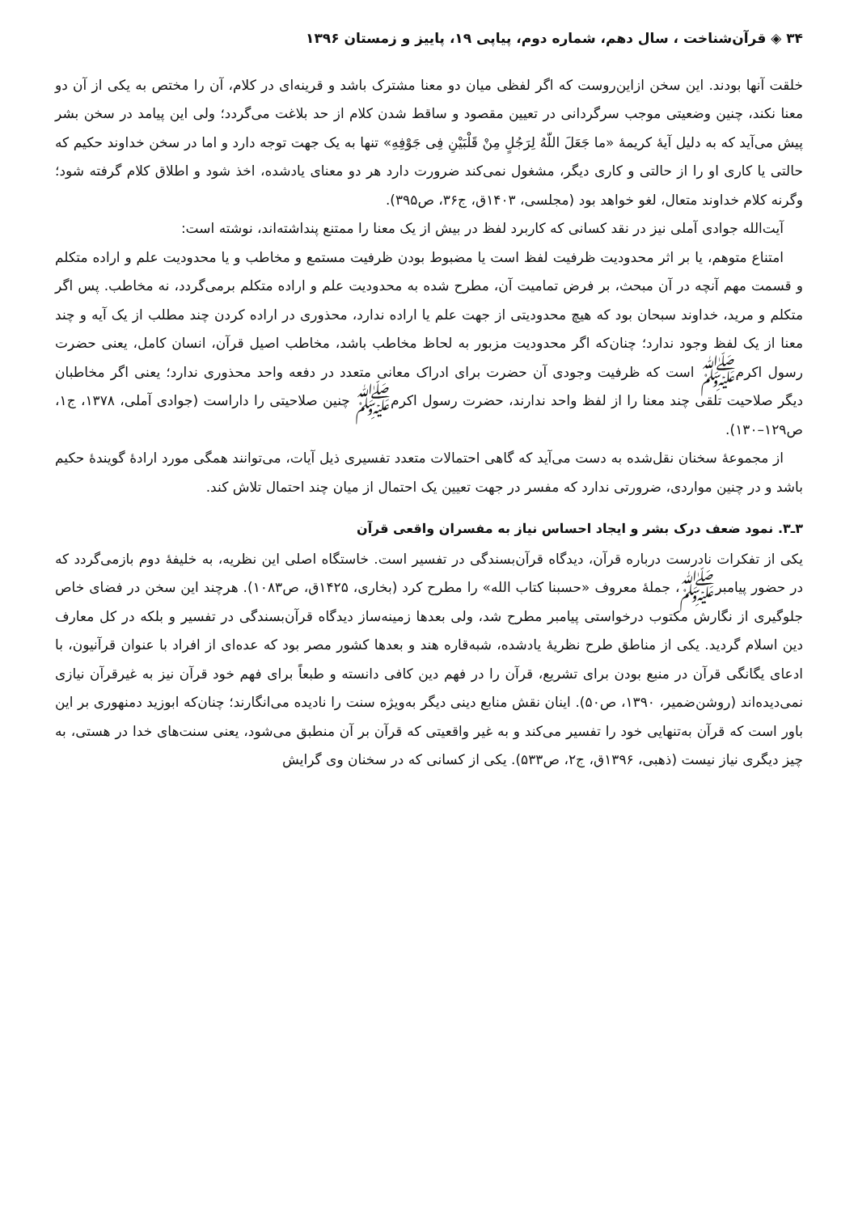۳۴ ◈ قرآن‌شناخت ، سال دهم، شماره دوم، پیاپی ۱۹، پاییز و زمستان ۱۳۹۶
خلقت آنها بودند. این سخن ازاین‌روست که اگر لفظی میان دو معنا مشترک باشد و قرینه‌ای در کلام، آن را مختص به یکی از آن دو معنا نکند، چنین وضعیتی موجب سرگردانی در تعیین مقصود و ساقط شدن کلام از حد بلاغت می‌گردد؛ ولی این پیامد در سخن بشر پیش می‌آید که به دلیل آیهٔ کریمهٔ «ما جَعَلَ اللّهُ لِرَجُلٍ مِنْ قَلْبَیْنِ فِی جَوْفِهِ» تنها به یک جهت توجه دارد و اما در سخن خداوند حکیم که حالتی یا کاری او را از حالتی و کاری دیگر، مشغول نمی‌کند ضرورت دارد هر دو معنای یادشده، اخذ شود و اطلاق کلام گرفته شود؛ وگرنه کلام خداوند متعال، لغو خواهد بود (مجلسی، ۱۴۰۳ق، ج۳۶، ص۳۹۵).
آیت‌الله جوادی آملی نیز در نقد کسانی که کاربرد لفظ در بیش از یک معنا را ممتنع پنداشته‌اند، نوشته است:
امتناع متوهم، یا بر اثر محدودیت ظرفیت لفظ است یا مضبوط بودن ظرفیت مستمع و مخاطب و یا محدودیت علم و اراده متکلم و قسمت مهم آنچه در آن مبحث، بر فرض تمامیت آن، مطرح شده به محدودیت علم و اراده متکلم برمی‌گردد، نه مخاطب. پس اگر متکلم و مرید، خداوند سبحان بود که هیچ محدودیتی از جهت علم یا اراده ندارد، محذوری در اراده کردن چند مطلب از یک آیه و چند معنا از یک لفظ وجود ندارد؛ چنان‌که اگر محدودیت مزبور به لحاظ مخاطب باشد، مخاطب اصیل قرآن، انسان کامل، یعنی حضرت رسول اکرمﷺ است که ظرفیت وجودی آن حضرت برای ادراک معانی متعدد در دفعه واحد محذوری ندارد؛ یعنی اگر مخاطبان دیگر صلاحیت تلقی چند معنا را از لفظ واحد ندارند، حضرت رسول اکرمﷺ چنین صلاحیتی را داراست (جوادی آملی، ۱۳۷۸، ج۱، ص۱۲۹–۱۳۰).
از مجموعهٔ سخنان نقل‌شده به دست می‌آید که گاهی احتمالات متعدد تفسیری ذیل آیات، می‌توانند همگی مورد ارادهٔ گویندهٔ حکیم باشد و در چنین مواردی، ضرورتی ندارد که مفسر در جهت تعیین یک احتمال از میان چند احتمال تلاش کند.
۳ـ۳. نمود ضعف درک بشر و ایجاد احساس نیاز به مفسران واقعی قرآن
یکی از تفکرات نادرست درباره قرآن، دیدگاه قرآن‌بسندگی در تفسیر است. خاستگاه اصلی این نظریه، به خلیفهٔ دوم بازمی‌گردد که در حضور پیامبرﷺ، جملهٔ معروف «حسبنا کتاب الله» را مطرح کرد (بخاری، ۱۴۲۵ق، ص۱۰۸۳). هرچند این سخن در فضای خاص جلوگیری از نگارش مکتوب درخواستی پیامبر مطرح شد، ولی بعدها زمینه‌ساز دیدگاه قرآن‌بسندگی در تفسیر و بلکه در کل معارف دین اسلام گردید. یکی از مناطق طرح نظریهٔ یادشده، شبه‌قاره هند و بعدها کشور مصر بود که عده‌ای از افراد با عنوان قرآنیون، با ادعای یگانگی قرآن در منبع بودن برای تشریع، قرآن را در فهم دین کافی دانسته و طبعاً برای فهم خود قرآن نیز به غیرقرآن نیازی نمی‌دیده‌اند (روشن‌ضمیر، ۱۳۹۰، ص۵۰). اینان نقش منابع دینی دیگر به‌ویژه سنت را نادیده می‌انگارند؛ چنان‌که ابوزید دمنهوری بر این باور است که قرآن به‌تنهایی خود را تفسیر می‌کند و به غیر واقعیتی که قرآن بر آن منطبق می‌شود، یعنی سنت‌های خدا در هستی، به چیز دیگری نیاز نیست (ذهبی، ۱۳۹۶ق، ج۲، ص۵۳۳). یکی از کسانی که در سخنان وی گرایش